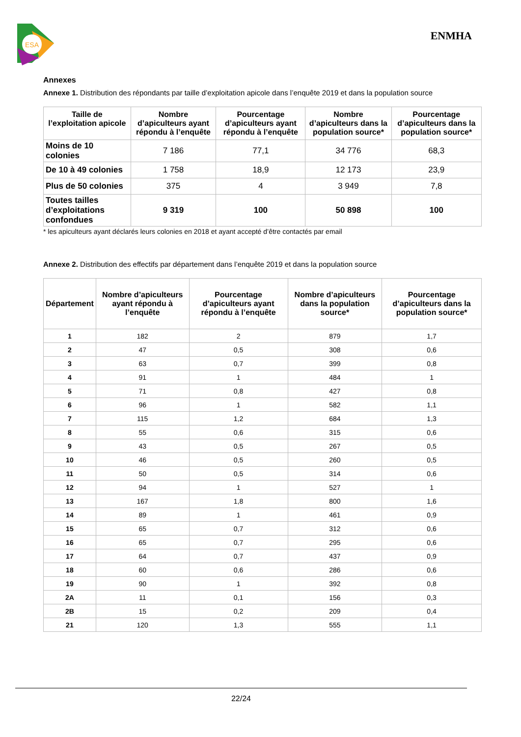ESA
ENMHA
Annexes
Annexe 1. Distribution des répondants par taille d’exploitation apicole dans l’enquête 2019 et dans la population source
| Taille de l’exploitation apicole | Nombre d’apiculteurs ayant répondu à l’enquête | Pourcentage d’apiculteurs ayant répondu à l’enquête | Nombre d’apiculteurs dans la population source* | Pourcentage d’apiculteurs dans la population source* |
| --- | --- | --- | --- | --- |
| Moins de 10 colonies | 7 186 | 77,1 | 34 776 | 68,3 |
| De 10 à 49 colonies | 1 758 | 18,9 | 12 173 | 23,9 |
| Plus de 50 colonies | 375 | 4 | 3 949 | 7,8 |
| Toutes tailles d’exploitations confondues | 9 319 | 100 | 50 898 | 100 |
* les apiculteurs ayant déclarés leurs colonies en 2018 et ayant accepté d’être contactés par email
Annexe 2. Distribution des effectifs par département dans l’enquête 2019 et dans la population source
| Département | Nombre d’apiculteurs ayant répondu à l’enquête | Pourcentage d’apiculteurs ayant répondu à l’enquête | Nombre d’apiculteurs dans la population source* | Pourcentage d’apiculteurs dans la population source* |
| --- | --- | --- | --- | --- |
| 1 | 182 | 2 | 879 | 1,7 |
| 2 | 47 | 0,5 | 308 | 0,6 |
| 3 | 63 | 0,7 | 399 | 0,8 |
| 4 | 91 | 1 | 484 | 1 |
| 5 | 71 | 0,8 | 427 | 0,8 |
| 6 | 96 | 1 | 582 | 1,1 |
| 7 | 115 | 1,2 | 684 | 1,3 |
| 8 | 55 | 0,6 | 315 | 0,6 |
| 9 | 43 | 0,5 | 267 | 0,5 |
| 10 | 46 | 0,5 | 260 | 0,5 |
| 11 | 50 | 0,5 | 314 | 0,6 |
| 12 | 94 | 1 | 527 | 1 |
| 13 | 167 | 1,8 | 800 | 1,6 |
| 14 | 89 | 1 | 461 | 0,9 |
| 15 | 65 | 0,7 | 312 | 0,6 |
| 16 | 65 | 0,7 | 295 | 0,6 |
| 17 | 64 | 0,7 | 437 | 0,9 |
| 18 | 60 | 0,6 | 286 | 0,6 |
| 19 | 90 | 1 | 392 | 0,8 |
| 2A | 11 | 0,1 | 156 | 0,3 |
| 2B | 15 | 0,2 | 209 | 0,4 |
| 21 | 120 | 1,3 | 555 | 1,1 |
22/24